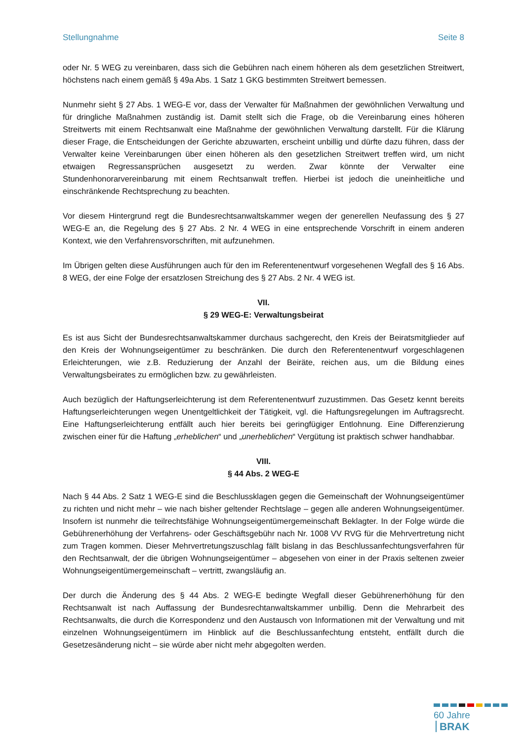Stellungnahme Seite 8
oder Nr. 5 WEG zu vereinbaren, dass sich die Gebühren nach einem höheren als dem gesetzlichen Streitwert, höchstens nach einem gemäß § 49a Abs. 1 Satz 1 GKG bestimmten Streitwert bemessen.
Nunmehr sieht § 27 Abs. 1 WEG-E vor, dass der Verwalter für Maßnahmen der gewöhnlichen Verwaltung und für dringliche Maßnahmen zuständig ist. Damit stellt sich die Frage, ob die Vereinbarung eines höheren Streitwerts mit einem Rechtsanwalt eine Maßnahme der gewöhnlichen Verwaltung darstellt. Für die Klärung dieser Frage, die Entscheidungen der Gerichte abzuwarten, erscheint unbillig und dürfte dazu führen, dass der Verwalter keine Vereinbarungen über einen höheren als den gesetzlichen Streitwert treffen wird, um nicht etwaigen Regressansprüchen ausgesetzt zu werden. Zwar könnte der Verwalter eine Stundenhonorarvereinbarung mit einem Rechtsanwalt treffen. Hierbei ist jedoch die uneinheitliche und einschränkende Rechtsprechung zu beachten.
Vor diesem Hintergrund regt die Bundesrechtsanwaltskammer wegen der generellen Neufassung des § 27 WEG-E an, die Regelung des § 27 Abs. 2 Nr. 4 WEG in eine entsprechende Vorschrift in einem anderen Kontext, wie den Verfahrensvorschriften, mit aufzunehmen.
Im Übrigen gelten diese Ausführungen auch für den im Referentenentwurf vorgesehenen Wegfall des § 16 Abs. 8 WEG, der eine Folge der ersatzlosen Streichung des § 27 Abs. 2 Nr. 4 WEG ist.
VII.
§ 29 WEG-E: Verwaltungsbeirat
Es ist aus Sicht der Bundesrechtsanwaltskammer durchaus sachgerecht, den Kreis der Beiratsmitglieder auf den Kreis der Wohnungseigentümer zu beschränken. Die durch den Referentenentwurf vorgeschlagenen Erleichterungen, wie z.B. Reduzierung der Anzahl der Beiräte, reichen aus, um die Bildung eines Verwaltungsbeirates zu ermöglichen bzw. zu gewährleisten.
Auch bezüglich der Haftungserleichterung ist dem Referentenentwurf zuzustimmen. Das Gesetz kennt bereits Haftungserleichterungen wegen Unentgeltlichkeit der Tätigkeit, vgl. die Haftungsregelungen im Auftragsrecht. Eine Haftungserleichterung entfällt auch hier bereits bei geringfügiger Entlohnung. Eine Differenzierung zwischen einer für die Haftung „erheblichen“ und „unerheblichen“ Vergütung ist praktisch schwer handhabbar.
VIII.
§ 44 Abs. 2 WEG-E
Nach § 44 Abs. 2 Satz 1 WEG-E sind die Beschlussklagen gegen die Gemeinschaft der Wohnungseigentümer zu richten und nicht mehr – wie nach bisher geltender Rechtslage – gegen alle anderen Wohnungseigentümer. Insofern ist nunmehr die teilrechtsfähige Wohnungseigentümergemeinschaft Beklagter. In der Folge würde die Gebührenerhöhung der Verfahrens- oder Geschäftsgebühr nach Nr. 1008 VV RVG für die Mehrvertretung nicht zum Tragen kommen. Dieser Mehrvertretungszuschlag fällt bislang in das Beschlussanfechtungsverfahren für den Rechtsanwalt, der die übrigen Wohnungseigentümer – abgesehen von einer in der Praxis seltenen zweier Wohnungseigentümergemeinschaft – vertritt, zwangsläufig an.
Der durch die Änderung des § 44 Abs. 2 WEG-E bedingte Wegfall dieser Gebührenerhöhung für den Rechtsanwalt ist nach Auffassung der Bundesrechtanwaltskammer unbillig. Denn die Mehrarbeit des Rechtsanwalts, die durch die Korrespondenz und den Austausch von Informationen mit der Verwaltung und mit einzelnen Wohnungseigentümern im Hinblick auf die Beschlussanfechtung entsteht, entfällt durch die Gesetzesänderung nicht – sie würde aber nicht mehr abgegolten werden.
60 Jahre BRAK